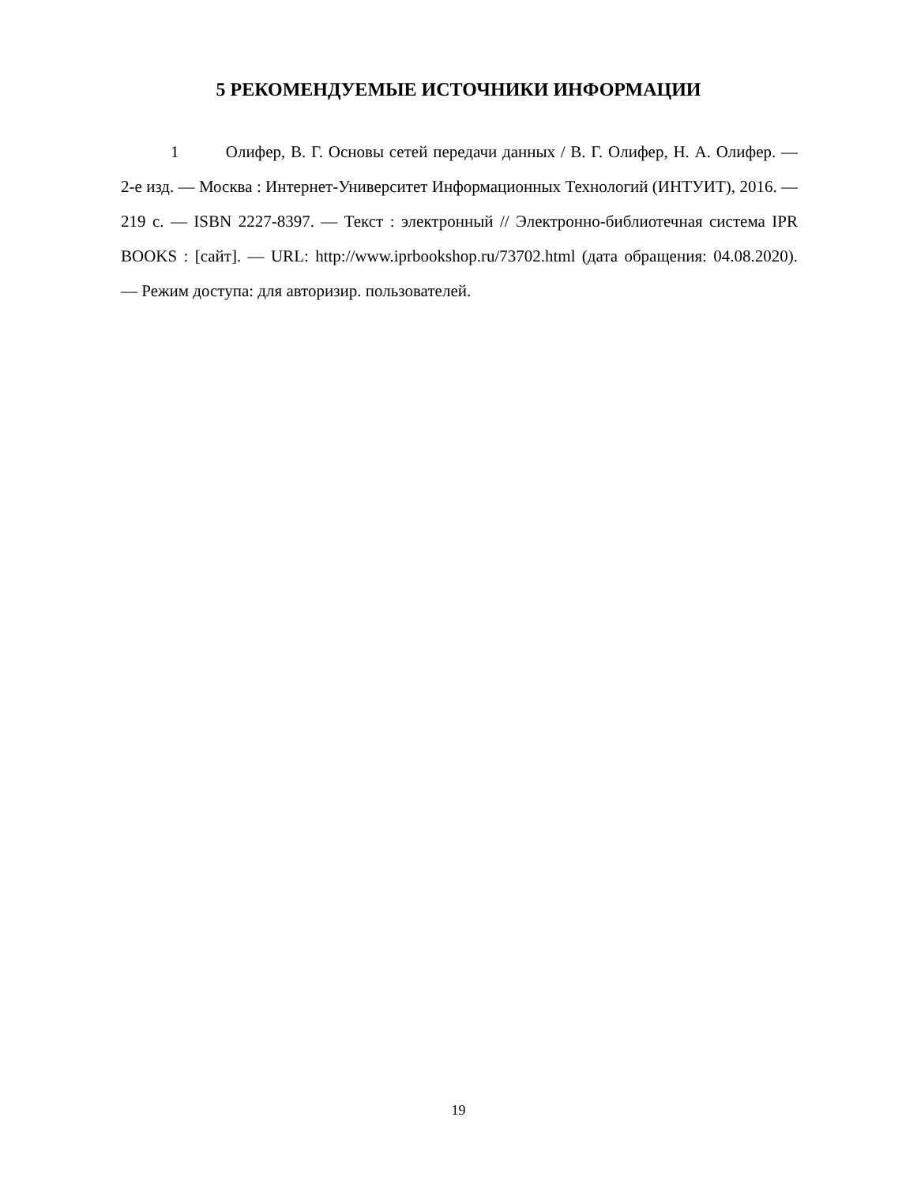5 РЕКОМЕНДУЕМЫЕ ИСТОЧНИКИ ИНФОРМАЦИИ
1 Олифер, В. Г. Основы сетей передачи данных / В. Г. Олифер, Н. А. Олифер. — 2-е изд. — Москва : Интернет-Университет Информационных Технологий (ИНТУИТ), 2016. — 219 с. — ISBN 2227-8397. — Текст : электронный // Электронно-библиотечная система IPR BOOKS : [сайт]. — URL: http://www.iprbookshop.ru/73702.html (дата обращения: 04.08.2020). — Режим доступа: для авторизир. пользователей.
19